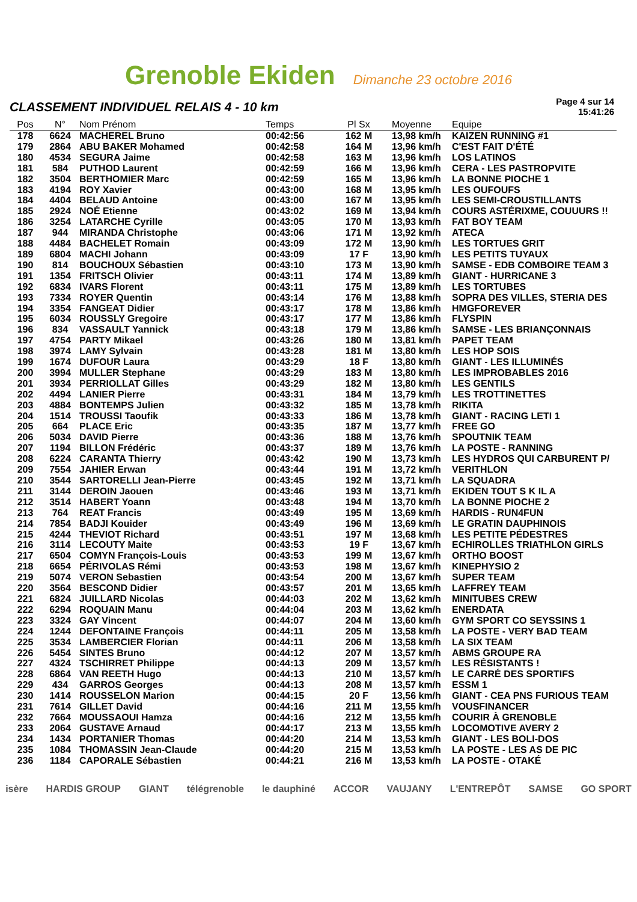Grenoble Ekiden Dimanche 23 octobre 2016
CLASSEMENT INDIVIDUEL RELAIS 4 - 10 km
Page 4 sur 14
15:41:26
| Pos | N° | Nom Prénom | Temps | Pl Sx | Moyenne | Equipe |
| --- | --- | --- | --- | --- | --- | --- |
| 178 | 6624 | MACHEREL Bruno | 00:42:56 | 162 M | 13,98 km/h | KAIZEN RUNNING #1 |
| 179 | 2864 | ABU BAKER Mohamed | 00:42:58 | 164 M | 13,96 km/h | C'EST FAIT D'ÉTÉ |
| 180 | 4534 | SEGURA Jaime | 00:42:58 | 163 M | 13,96 km/h | LOS LATINOS |
| 181 | 584 | PUTHOD Laurent | 00:42:59 | 166 M | 13,96 km/h | CERA - LES PASTROPVITE |
| 182 | 3504 | BERTHOMIER Marc | 00:42:59 | 165 M | 13,96 km/h | LA BONNE PIOCHE 1 |
| 183 | 4194 | ROY Xavier | 00:43:00 | 168 M | 13,95 km/h | LES OUFOUFS |
| 184 | 4404 | BELAUD Antoine | 00:43:00 | 167 M | 13,95 km/h | LES SEMI-CROUSTILLANTS |
| 185 | 2924 | NOÉ Etienne | 00:43:02 | 169 M | 13,94 km/h | COURS ASTÉRIXME, COUUURS !! |
| 186 | 3254 | LATARCHE Cyrille | 00:43:05 | 170 M | 13,93 km/h | FAT BOY TEAM |
| 187 | 944 | MIRANDA Christophe | 00:43:06 | 171 M | 13,92 km/h | ATECA |
| 188 | 4484 | BACHELET Romain | 00:43:09 | 172 M | 13,90 km/h | LES TORTUES GRIT |
| 189 | 6804 | MACHI Johann | 00:43:09 | 17 F | 13,90 km/h | LES PETITS TUYAUX |
| 190 | 814 | BOUCHOUX Sébastien | 00:43:10 | 173 M | 13,90 km/h | SAMSE - EDB COMBOIRE TEAM 3 |
| 191 | 1354 | FRITSCH Olivier | 00:43:11 | 174 M | 13,89 km/h | GIANT - HURRICANE 3 |
| 192 | 6834 | IVARS Florent | 00:43:11 | 175 M | 13,89 km/h | LES TORTUBES |
| 193 | 7334 | ROYER Quentin | 00:43:14 | 176 M | 13,88 km/h | SOPRA DES VILLES, STERIA DES |
| 194 | 3354 | FANGEAT Didier | 00:43:17 | 178 M | 13,86 km/h | HMGFOREVER |
| 195 | 6034 | ROUSSLY Gregoire | 00:43:17 | 177 M | 13,86 km/h | FLYSPIN |
| 196 | 834 | VASSAULT Yannick | 00:43:18 | 179 M | 13,86 km/h | SAMSE - LES BRIANÇONNAIS |
| 197 | 4754 | PARTY Mikael | 00:43:26 | 180 M | 13,81 km/h | PAPET TEAM |
| 198 | 3974 | LAMY Sylvain | 00:43:28 | 181 M | 13,80 km/h | LES HOP SOIS |
| 199 | 1674 | DUFOUR Laura | 00:43:29 | 18 F | 13,80 km/h | GIANT - LES ILLUMINÉS |
| 200 | 3994 | MULLER Stephane | 00:43:29 | 183 M | 13,80 km/h | LES IMPROBABLES 2016 |
| 201 | 3934 | PERRIOLLAT Gilles | 00:43:29 | 182 M | 13,80 km/h | LES GENTILS |
| 202 | 4494 | LANIER Pierre | 00:43:31 | 184 M | 13,79 km/h | LES TROTTINETTES |
| 203 | 4884 | BONTEMPS Julien | 00:43:32 | 185 M | 13,78 km/h | RIKITA |
| 204 | 1514 | TROUSSI Taoufik | 00:43:33 | 186 M | 13,78 km/h | GIANT - RACING LETI 1 |
| 205 | 664 | PLACE Eric | 00:43:35 | 187 M | 13,77 km/h | FREE GO |
| 206 | 5034 | DAVID Pierre | 00:43:36 | 188 M | 13,76 km/h | SPOUTNIK TEAM |
| 207 | 1194 | BILLON Frédéric | 00:43:37 | 189 M | 13,76 km/h | LA POSTE - RANNING |
| 208 | 6224 | CARANTA Thierry | 00:43:42 | 190 M | 13,73 km/h | LES HYDROS QUI CARBURENT P/ |
| 209 | 7554 | JAHIER Erwan | 00:43:44 | 191 M | 13,72 km/h | VERITHLON |
| 210 | 3544 | SARTORELLI Jean-Pierre | 00:43:45 | 192 M | 13,71 km/h | LA SQUADRA |
| 211 | 3144 | DEROIN Jaouen | 00:43:46 | 193 M | 13,71 km/h | EKIDEN TOUT S K IL A |
| 212 | 3514 | HABERT Yoann | 00:43:48 | 194 M | 13,70 km/h | LA BONNE PIOCHE 2 |
| 213 | 764 | REAT Francis | 00:43:49 | 195 M | 13,69 km/h | HARDIS - RUN4FUN |
| 214 | 7854 | BADJI Kouider | 00:43:49 | 196 M | 13,69 km/h | LE GRATIN DAUPHINOIS |
| 215 | 4244 | THEVIOT Richard | 00:43:51 | 197 M | 13,68 km/h | LES PETITE PÉDESTRES |
| 216 | 3114 | LECOUTY Maite | 00:43:53 | 19 F | 13,67 km/h | ECHIROLLES TRIATHLON GIRLS |
| 217 | 6504 | COMYN François-Louis | 00:43:53 | 199 M | 13,67 km/h | ORTHO BOOST |
| 218 | 6654 | PÉRIVOLAS Rémi | 00:43:53 | 198 M | 13,67 km/h | KINEPHYSIO 2 |
| 219 | 5074 | VERON Sebastien | 00:43:54 | 200 M | 13,67 km/h | SUPER TEAM |
| 220 | 3564 | BESCOND Didier | 00:43:57 | 201 M | 13,65 km/h | LAFFREY TEAM |
| 221 | 6824 | JUILLARD Nicolas | 00:44:03 | 202 M | 13,62 km/h | MINITUBES CREW |
| 222 | 6294 | ROQUAIN Manu | 00:44:04 | 203 M | 13,62 km/h | ENERDATA |
| 223 | 3324 | GAY Vincent | 00:44:07 | 204 M | 13,60 km/h | GYM SPORT CO SEYSSINS 1 |
| 224 | 1244 | DEFONTAINE François | 00:44:11 | 205 M | 13,58 km/h | LA POSTE - VERY BAD TEAM |
| 225 | 3534 | LAMBERCIER Florian | 00:44:11 | 206 M | 13,58 km/h | LA SIX TEAM |
| 226 | 5454 | SINTES Bruno | 00:44:12 | 207 M | 13,57 km/h | ABMS GROUPE RA |
| 227 | 4324 | TSCHIRRET Philippe | 00:44:13 | 209 M | 13,57 km/h | LES RÉSISTANTS ! |
| 228 | 6864 | VAN REETH Hugo | 00:44:13 | 210 M | 13,57 km/h | LE CARRÉ DES SPORTIFS |
| 229 | 434 | GARROS Georges | 00:44:13 | 208 M | 13,57 km/h | ESSM 1 |
| 230 | 1414 | ROUSSELON Marion | 00:44:15 | 20 F | 13,56 km/h | GIANT - CEA PNS FURIOUS TEAM |
| 231 | 7614 | GILLET David | 00:44:16 | 211 M | 13,55 km/h | VOUSFINANCER |
| 232 | 7664 | MOUSSAOUI Hamza | 00:44:16 | 212 M | 13,55 km/h | COURIR À GRENOBLE |
| 233 | 2064 | GUSTAVE Arnaud | 00:44:17 | 213 M | 13,55 km/h | LOCOMOTIVE AVERY 2 |
| 234 | 1434 | PORTANIER Thomas | 00:44:20 | 214 M | 13,53 km/h | GIANT - LES BOLI-DOS |
| 235 | 1084 | THOMASSIN Jean-Claude | 00:44:20 | 215 M | 13,53 km/h | LA POSTE - LES AS DE PIC |
| 236 | 1184 | CAPORALE Sébastien | 00:44:21 | 216 M | 13,53 km/h | LA POSTE - OTAKÉ |
isère HARDIS GROUP GIANT télégrenoble le dauphiné ACCOR VAUJANY L'ENTREPÔT SAMSE GO SPORT